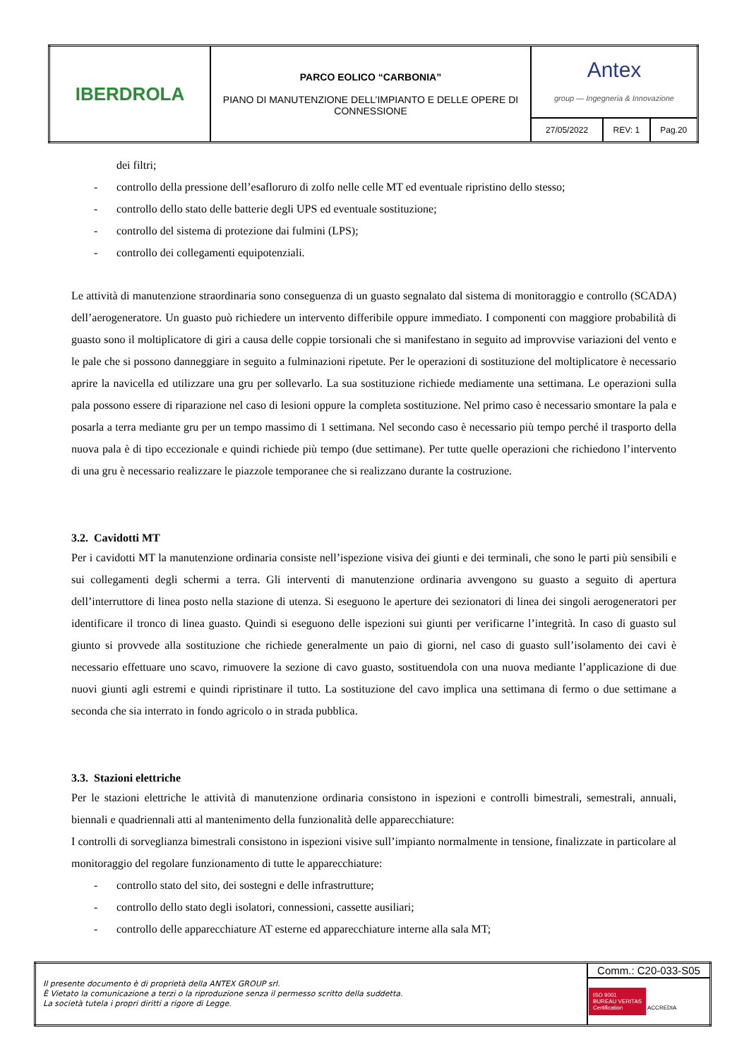| IBERDROLA | PARCO EOLICO “CARBONIA” PIANO DI MANUTENZIONE DELL’IMPIANTO E DELLE OPERE DI CONNESSIONE | Antex group — Ingegneria & Innovazione | | |
| | | 27/05/2022 | REV: 1 | Pag.20 |
dei filtri;
- controllo della pressione dell’esafloruro di zolfo nelle celle MT ed eventuale ripristino dello stesso;
- controllo dello stato delle batterie degli UPS ed eventuale sostituzione;
- controllo del sistema di protezione dai fulmini (LPS);
- controllo dei collegamenti equipotenziali.
Le attività di manutenzione straordinaria sono conseguenza di un guasto segnalato dal sistema di monitoraggio e controllo (SCADA) dell’aerogeneratore. Un guasto può richiedere un intervento differibile oppure immediato. I componenti con maggiore probabilità di guasto sono il moltiplicatore di giri a causa delle coppie torsionali che si manifestano in seguito ad improvvise variazioni del vento e le pale che si possono danneggiare in seguito a fulminazioni ripetute. Per le operazioni di sostituzione del moltiplicatore è necessario aprire la navicella ed utilizzare una gru per sollevarlo. La sua sostituzione richiede mediamente una settimana. Le operazioni sulla pala possono essere di riparazione nel caso di lesioni oppure la completa sostituzione. Nel primo caso è necessario smontare la pala e posarla a terra mediante gru per un tempo massimo di 1 settimana. Nel secondo caso è necessario più tempo perché il trasporto della nuova pala è di tipo eccezionale e quindi richiede più tempo (due settimane). Per tutte quelle operazioni che richiedono l’intervento di una gru è necessario realizzare le piazzole temporanee che si realizzano durante la costruzione.
3.2. Cavidotti MT
Per i cavidotti MT la manutenzione ordinaria consiste nell’ispezione visiva dei giunti e dei terminali, che sono le parti più sensibili e sui collegamenti degli schermi a terra. Gli interventi di manutenzione ordinaria avvengono su guasto a seguito di apertura dell’interruttore di linea posto nella stazione di utenza. Si eseguono le aperture dei sezionatori di linea dei singoli aerogeneratori per identificare il tronco di linea guasto. Quindi si eseguono delle ispezioni sui giunti per verificarne l’integrità. In caso di guasto sul giunto si provvede alla sostituzione che richiede generalmente un paio di giorni, nel caso di guasto sull’isolamento dei cavi è necessario effettuare uno scavo, rimuovere la sezione di cavo guasto, sostituendola con una nuova mediante l’applicazione di due nuovi giunti agli estremi e quindi ripristinare il tutto. La sostituzione del cavo implica una settimana di fermo o due settimane a seconda che sia interrato in fondo agricolo o in strada pubblica.
3.3. Stazioni elettriche
Per le stazioni elettriche le attività di manutenzione ordinaria consistono in ispezioni e controlli bimestrali, semestrali, annuali, biennali e quadriennali atti al mantenimento della funzionalità delle apparecchiature:
I controlli di sorveglianza bimestrali consistono in ispezioni visive sull’impianto normalmente in tensione, finalizzate in particolare al monitoraggio del regolare funzionamento di tutte le apparecchiature:
- controllo stato del sito, dei sostegni e delle infrastrutture;
- controllo dello stato degli isolatori, connessioni, cassette ausiliari;
- controllo delle apparecchiature AT esterne ed apparecchiature interne alla sala MT;
| Il presente documento è di proprietà della ANTEX GROUP srl. È Vietato la comunicazione a terzi o la riproduzione senza il permesso scritto della suddetta. La società tutela i propri diritti a rigore di Legge. | Comm.: C20-033-S05 |
| | ISO 9001 BUREAU VERITAS Certification ACCREDIA |